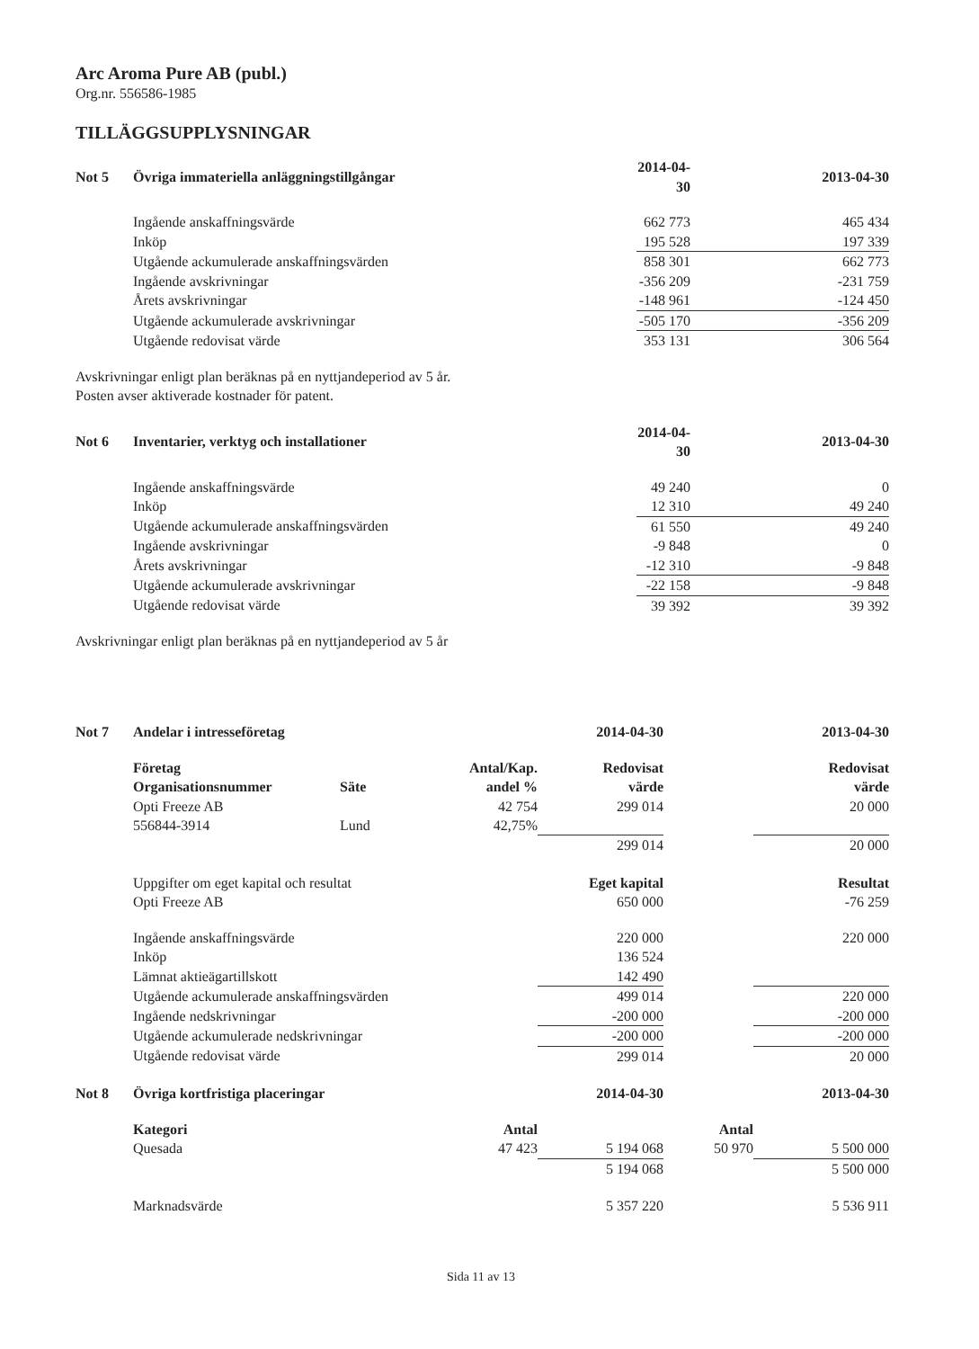Arc Aroma Pure AB (publ.)
Org.nr. 556586-1985
TILLÄGGSUPPLYSNINGAR
| Not 5 | Övriga immateriella anläggningstillgångar | | 2014-04-30 | 2013-04-30 |
| --- | --- | --- | --- | --- |
| | Ingående anskaffningsvärde | | 662 773 | 465 434 |
| | Inköp | | 195 528 | 197 339 |
| | Utgående ackumulerade anskaffningsvärden | | 858 301 | 662 773 |
| | Ingående avskrivningar | | -356 209 | -231 759 |
| | Årets avskrivningar | | -148 961 | -124 450 |
| | Utgående ackumulerade avskrivningar | | -505 170 | -356 209 |
| | Utgående redovisat värde | | 353 131 | 306 564 |
Avskrivningar enligt plan beräknas på en nyttjandeperiod av 5 år.
Posten avser aktiverade kostnader för patent.
| Not 6 | Inventarier, verktyg och installationer | | 2014-04-30 | 2013-04-30 |
| --- | --- | --- | --- | --- |
| | Ingående anskaffningsvärde | | 49 240 | 0 |
| | Inköp | | 12 310 | 49 240 |
| | Utgående ackumulerade anskaffningsvärden | | 61 550 | 49 240 |
| | Ingående avskrivningar | | -9 848 | 0 |
| | Årets avskrivningar | | -12 310 | -9 848 |
| | Utgående ackumulerade avskrivningar | | -22 158 | -9 848 |
| | Utgående redovisat värde | | 39 392 | 39 392 |
Avskrivningar enligt plan beräknas på en nyttjandeperiod av 5 år
| Not 7 | Andelar i intresseföretag | | | 2014-04-30 | | 2013-04-30 |
| --- | --- | --- | --- | --- | --- | --- |
| | Företag Organisationsnummer | Säte | Antal/Kap. andel % | Redovisat värde | | Redovisat värde |
| | Opti Freeze AB | | 42 754 | 299 014 | | 20 000 |
| | 556844-3914 | Lund | 42,75% | | | |
| | | | | 299 014 | | 20 000 |
| | Uppgifter om eget kapital och resultat | | | Eget kapital | | Resultat |
| | Opti Freeze AB | | | 650 000 | | -76 259 |
| | Ingående anskaffningsvärde | | | 220 000 | | 220 000 |
| | Inköp | | | 136 524 | | |
| | Lämnat aktieägartillskott | | | 142 490 | | |
| | Utgående ackumulerade anskaffningsvärden | | | 499 014 | | 220 000 |
| | Ingående nedskrivningar | | | -200 000 | | -200 000 |
| | Utgående ackumulerade nedskrivningar | | | -200 000 | | -200 000 |
| | Utgående redovisat värde | | | 299 014 | | 20 000 |
| Not 8 | Övriga kortfristiga placeringar | | | 2014-04-30 | | 2013-04-30 |
| | Kategori | | Antal | | Antal | |
| | Quesada | | 47 423 | 5 194 068 | 50 970 | 5 500 000 |
| | | | | 5 194 068 | | 5 500 000 |
| | Marknadsvärde | | | 5 357 220 | | 5 536 911 |
Sida 11 av 13